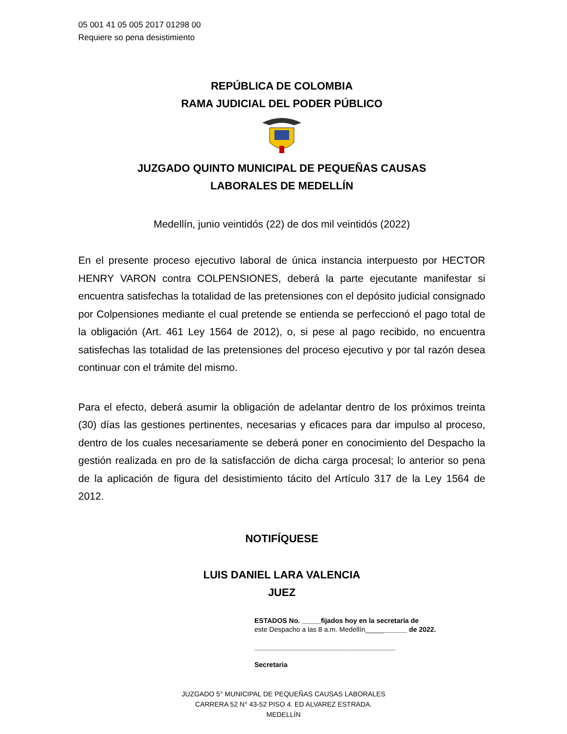05 001 41 05 005 2017 01298 00
Requiere so pena desistimiento
REPÚBLICA DE COLOMBIA
RAMA JUDICIAL DEL PODER PÚBLICO
JUZGADO QUINTO MUNICIPAL DE PEQUEÑAS CAUSAS
LABORALES DE MEDELLÍN
Medellín, junio veintidós (22) de dos mil veintidós (2022)
En el presente proceso ejecutivo laboral de única instancia interpuesto por HECTOR HENRY VARON contra COLPENSIONES, deberá la parte ejecutante manifestar si encuentra satisfechas la totalidad de las pretensiones con el depósito judicial consignado por Colpensiones mediante el cual pretende se entienda se perfeccionó el pago total de la obligación (Art. 461 Ley 1564 de 2012), o, si pese al pago recibido, no encuentra satisfechas las totalidad de las pretensiones del proceso ejecutivo y por tal razón desea continuar con el trámite del mismo.
Para el efecto, deberá asumir la obligación de adelantar dentro de los próximos treinta (30) días las gestiones pertinentes, necesarias y eficaces para dar impulso al proceso, dentro de los cuales necesariamente se deberá poner en conocimiento del Despacho la gestión realizada en pro de la satisfacción de dicha carga procesal; lo anterior so pena de la aplicación de figura del desistimiento tácito del Artículo 317 de la Ley 1564 de 2012.
NOTIFÍQUESE
LUIS DANIEL LARA VALENCIA
JUEZ
ESTADOS No. _____fijados hoy en la secretaría de
este Despacho a las 8 a.m. Medellín___________ de 2022.
_____________________________________
Secretaria
JUZGADO 5° MUNICIPAL DE PEQUEÑAS CAUSAS LABORALES
CARRERA 52 N° 43-52 PISO 4. ED ALVAREZ ESTRADA.
MEDELLÍN